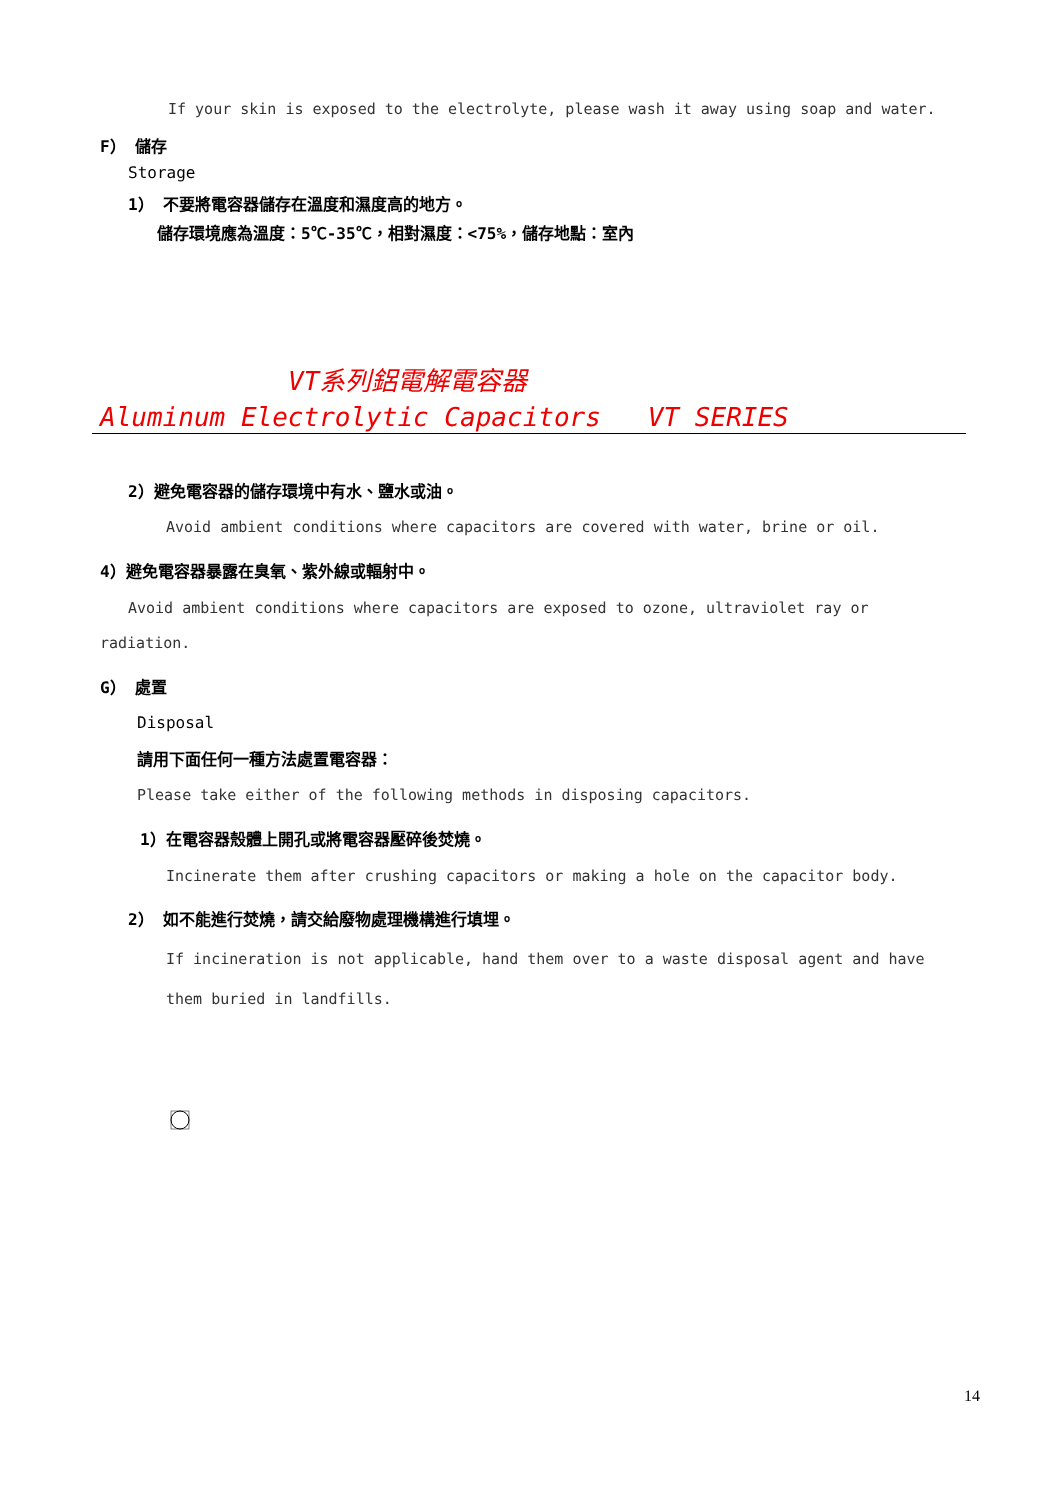If your skin is exposed to the electrolyte, please wash it away using soap and water.
F） 儲存
Storage
1） 不要將電容器儲存在溫度和濕度高的地方。
儲存環境應為溫度：5℃-35℃，相對濕度：<75%，儲存地點：室內
VT系列鋁電解電容器
Aluminum Electrolytic Capacitors VT SERIES
2）避免電容器的儲存環境中有水、鹽水或油。
Avoid ambient conditions where capacitors are covered with water, brine or oil.
4）避免電容器暴露在臭氧、紫外線或輻射中。
Avoid ambient conditions where capacitors are exposed to ozone, ultraviolet ray or
radiation.
G） 處置
Disposal
請用下面任何一種方法處置電容器：
Please take either of the following methods in disposing capacitors.
1）在電容器殼體上開孔或將電容器壓碎後焚燒。
Incinerate them after crushing capacitors or making a hole on the capacitor body.
2） 如不能進行焚燒，請交給廢物處理機構進行填埋。
If incineration is not applicable, hand them over to a waste disposal agent and have
them buried in landfills.
14